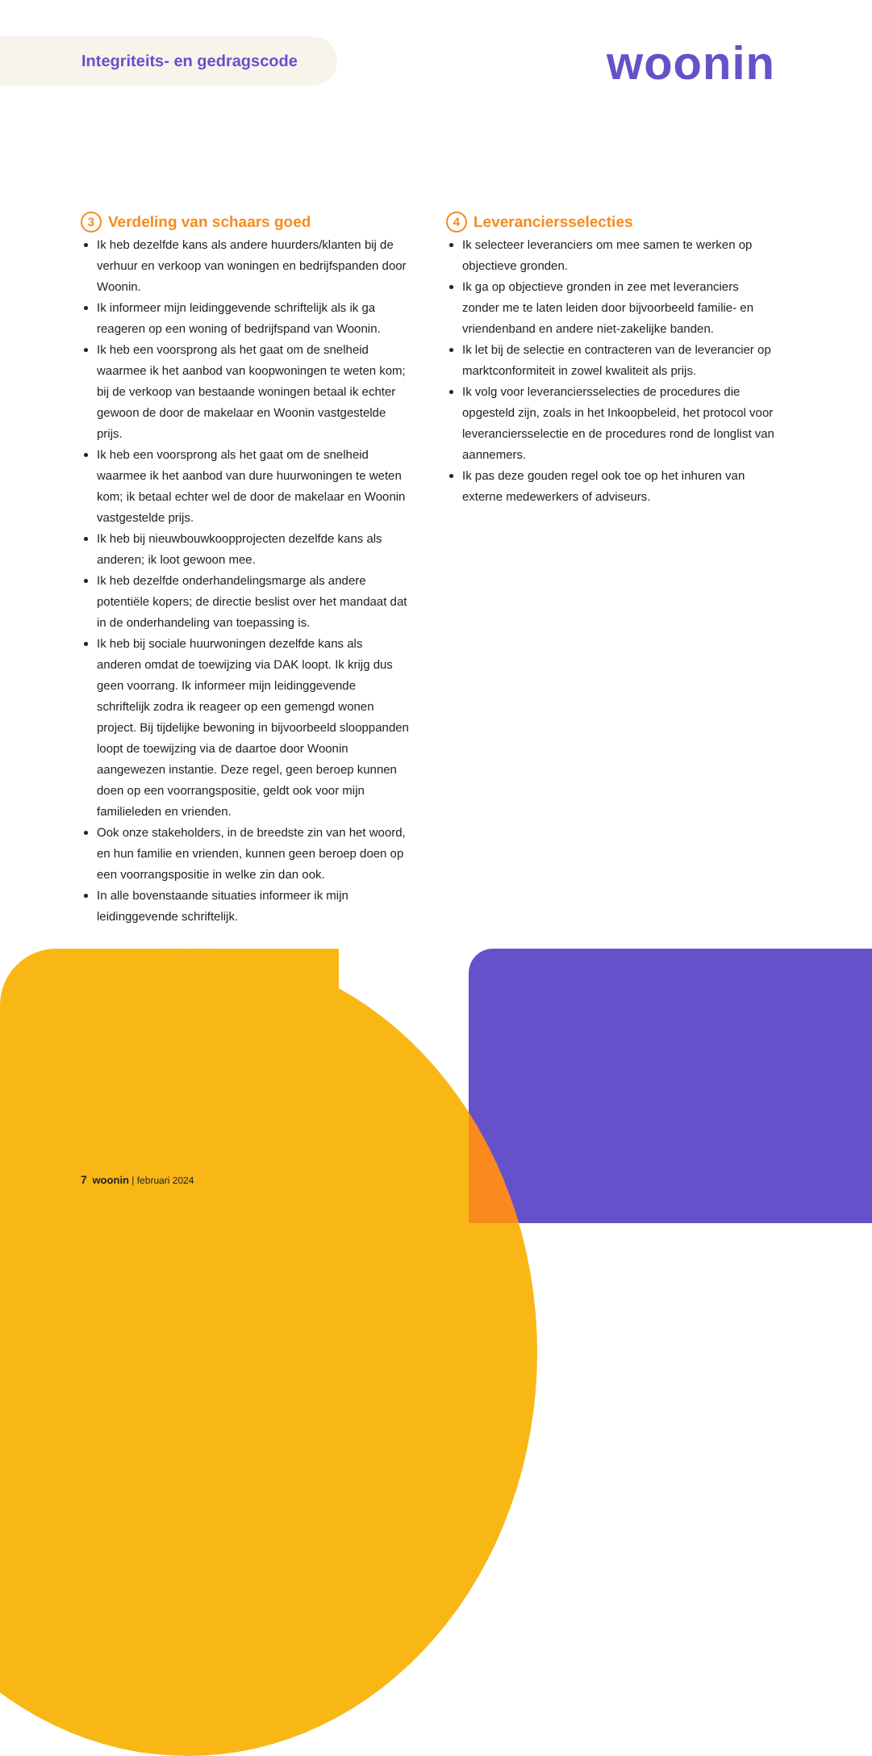Integriteits- en gedragscode woonin
3 Verdeling van schaars goed
Ik heb dezelfde kans als andere huurders/klanten bij de verhuur en verkoop van woningen en bedrijfspanden door Woonin.
Ik informeer mijn leidinggevende schriftelijk als ik ga reageren op een woning of bedrijfspand van Woonin.
Ik heb een voorsprong als het gaat om de snelheid waarmee ik het aanbod van koopwoningen te weten kom; bij de verkoop van bestaande woningen betaal ik echter gewoon de door de makelaar en Woonin vastgestelde prijs.
Ik heb een voorsprong als het gaat om de snelheid waarmee ik het aanbod van dure huurwoningen te weten kom; ik betaal echter wel de door de makelaar en Woonin vastgestelde prijs.
Ik heb bij nieuwbouwkoopprojecten dezelfde kans als anderen; ik loot gewoon mee.
Ik heb dezelfde onderhandelingsmarge als andere potentiële kopers; de directie beslist over het mandaat dat in de onderhandeling van toepassing is.
Ik heb bij sociale huurwoningen dezelfde kans als anderen omdat de toewijzing via DAK loopt. Ik krijg dus geen voorrang. Ik informeer mijn leidinggevende schriftelijk zodra ik reageer op een gemengd wonen project. Bij tijdelijke bewoning in bijvoorbeeld slooppanden loopt de toewijzing via de daartoe door Woonin aangewezen instantie. Deze regel, geen beroep kunnen doen op een voorrangspositie, geldt ook voor mijn familieleden en vrienden.
Ook onze stakeholders, in de breedste zin van het woord, en hun familie en vrienden, kunnen geen beroep doen op een voorrangspositie in welke zin dan ook.
In alle bovenstaande situaties informeer ik mijn leidinggevende schriftelijk.
4 Leveranciersselecties
Ik selecteer leveranciers om mee samen te werken op objectieve gronden.
Ik ga op objectieve gronden in zee met leveranciers zonder me te laten leiden door bijvoorbeeld familie- en vriendenband en andere niet-zakelijke banden.
Ik let bij de selectie en contracteren van de leverancier op marktconformiteit in zowel kwaliteit als prijs.
Ik volg voor leveranciersselecties de procedures die opgesteld zijn, zoals in het Inkoopbeleid, het protocol voor leveranciersselectie en de procedures rond de longlist van aannemers.
Ik pas deze gouden regel ook toe op het inhuren van externe medewerkers of adviseurs.
7 woonin | februari 2024